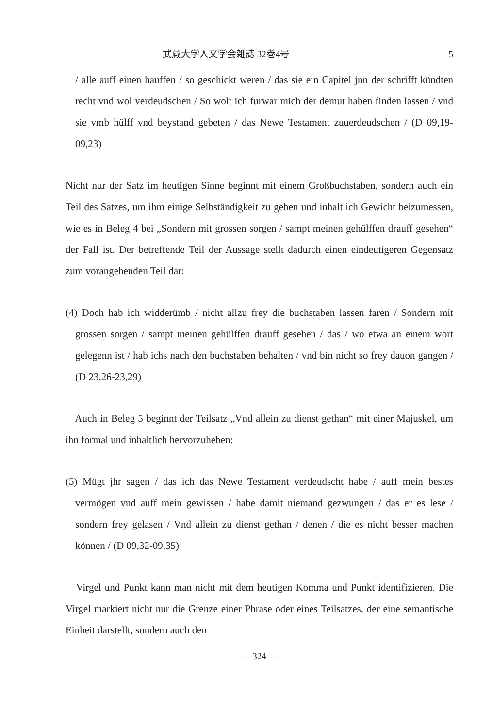武蔵大学人文学会雑誌 32巻4号 5
/ alle auff einen hauffen / so geschickt weren / das sie ein Capitel jnn der schrifft kündten recht vnd wol verdeudschen / So wolt ich furwar mich der demut haben finden lassen / vnd sie vmb hülff vnd beystand gebeten / das Newe Testament zuuerdeudschen / (D 09,19-09,23)
Nicht nur der Satz im heutigen Sinne beginnt mit einem Großbuchstaben, sondern auch ein Teil des Satzes, um ihm einige Selbständigkeit zu geben und inhaltlich Gewicht beizumessen, wie es in Beleg 4 bei „Sondern mit grossen sorgen / sampt meinen gehülffen drauff gesehen“ der Fall ist. Der betreffende Teil der Aussage stellt dadurch einen eindeutigeren Gegensatz zum vorangehenden Teil dar:
(4) Doch hab ich widderümb / nicht allzu frey die buchstaben lassen faren / Sondern mit grossen sorgen / sampt meinen gehülffen drauff gesehen / das / wo etwa an einem wort gelegenn ist / hab ichs nach den buchstaben behalten / vnd bin nicht so frey dauon gangen / (D 23,26-23,29)
Auch in Beleg 5 beginnt der Teilsatz „Vnd allein zu dienst gethan“ mit einer Majuskel, um ihn formal und inhaltlich hervorzuheben:
(5) Mügt jhr sagen / das ich das Newe Testament verdeudscht habe / auff mein bestes vermögen vnd auff mein gewissen / habe damit niemand gezwungen / das er es lese / sondern frey gelasen / Vnd allein zu dienst gethan / denen / die es nicht besser machen können / (D 09,32-09,35)
Virgel und Punkt kann man nicht mit dem heutigen Komma und Punkt identifizieren. Die Virgel markiert nicht nur die Grenze einer Phrase oder eines Teilsatzes, der eine semantische Einheit darstellt, sondern auch den
— 324 —